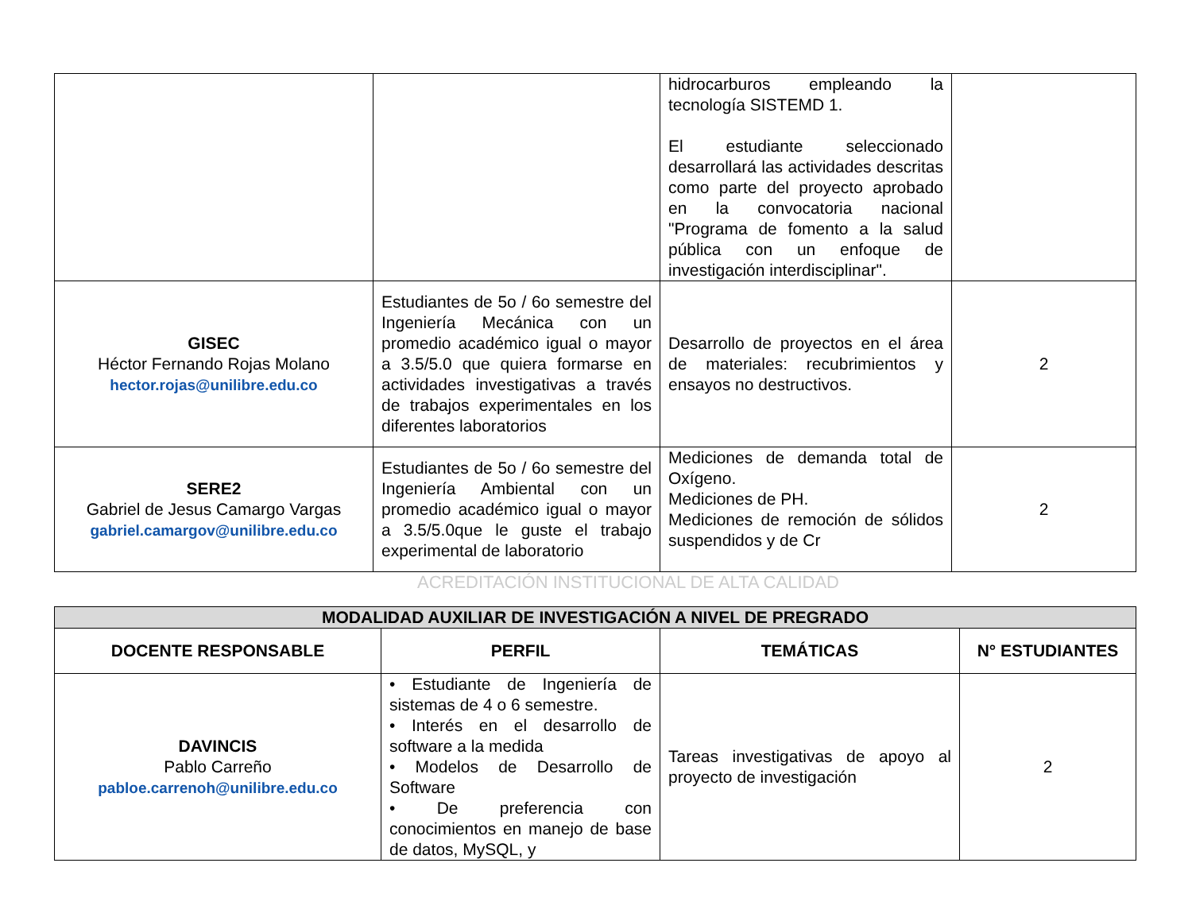| | | hidrocarburos empleando la tecnología SISTEMD 1. El estudiante seleccionado desarrollará las actividades descritas como parte del proyecto aprobado en la convocatoria nacional "Programa de fomento a la salud pública con un enfoque de investigación interdisciplinar". | |
| GISEC Héctor Fernando Rojas Molano hector.rojas@unilibre.edu.co | Estudiantes de 5o / 6o semestre del Ingeniería Mecánica con un promedio académico igual o mayor a 3.5/5.0 que quiera formarse en actividades investigativas a través de trabajos experimentales en los diferentes laboratorios | Desarrollo de proyectos en el área de materiales: recubrimientos y ensayos no destructivos. | 2 |
| SERE2 Gabriel de Jesus Camargo Vargas gabriel.camargov@unilibre.edu.co | Estudiantes de 5o / 6o semestre del Ingeniería Ambiental con un promedio académico igual o mayor a 3.5/5.0que le guste el trabajo experimental de laboratorio | Mediciones de demanda total de Oxígeno. Mediciones de PH. Mediciones de remoción de sólidos suspendidos y de Cr | 2 |
ACREDITACIÓN INSTITUCIONAL DE ALTA CALIDAD
| MODALIDAD AUXILIAR DE INVESTIGACIÓN A NIVEL DE PREGRADO | | | |
| --- | --- | --- | --- |
| DOCENTE RESPONSABLE | PERFIL | TEMÁTICAS | N° ESTUDIANTES |
| DAVINCIS Pablo Carreño pabloe.carrenoh@unilibre.edu.co | • Estudiante de Ingeniería de sistemas de 4 o 6 semestre. • Interés en el desarrollo de software a la medida • Modelos de Desarrollo de Software • De preferencia con conocimientos en manejo de base de datos, MySQL, y | Tareas investigativas de apoyo al proyecto de investigación | 2 |